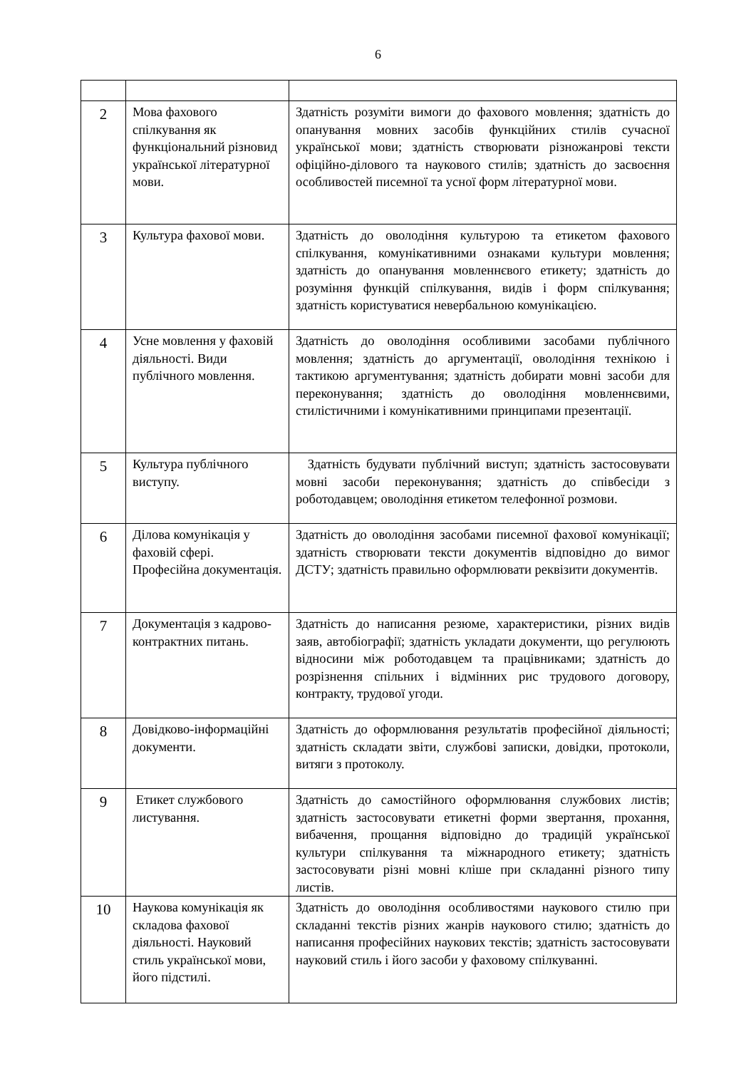6
| 2 | Мова фахового спілкування як функціональний різновид української літературної мови. | Здатність розуміти вимоги до фахового мовлення; здатність до опанування мовних засобів функційних стилів сучасної української мови; здатність створювати різножанрові тексти офіційно-ділового та наукового стилів; здатність до засвоєння особливостей писемної та усної форм літературної мови. |
| 3 | Культура фахової мови. | Здатність до оволодіння культурою та етикетом фахового спілкування, комунікативними ознаками культури мовлення; здатність до опанування мовленнєвого етикету; здатність до розуміння функцій спілкування, видів і форм спілкування; здатність користуватися невербальною комунікацією. |
| 4 | Усне мовлення у фаховій діяльності. Види публічного мовлення. | Здатність до оволодіння особливими засобами публічного мовлення; здатність до аргументації, оволодіння технікою і тактикою аргументування; здатність добирати мовні засоби для переконування; здатність до оволодіння мовленнєвими, стилістичними і комунікативними принципами презентації. |
| 5 | Культура публічного виступу. | Здатність будувати публічний виступ; здатність застосовувати мовні засоби переконування; здатність до співбесіди з роботодавцем; оволодіння етикетом телефонної розмови. |
| 6 | Ділова комунікація у фаховій сфері. Професійна документація. | Здатність до оволодіння засобами писемної фахової комунікації; здатність створювати тексти документів відповідно до вимог ДСТУ; здатність правильно оформлювати реквізити документів. |
| 7 | Документація з кадрово-контрактних питань. | Здатність до написання резюме, характеристики, різних видів заяв, автобіографії; здатність укладати документи, що регулюють відносини між роботодавцем та працівниками; здатність до розрізнення спільних і відмінних рис трудового договору, контракту, трудової угоди. |
| 8 | Довідково-інформаційні документи. | Здатність до оформлювання результатів професійної діяльності; здатність складати звіти, службові записки, довідки, протоколи, витяги з протоколу. |
| 9 | Етикет службового листування. | Здатність до самостійного оформлювання службових листів; здатність застосовувати етикетні форми звертання, прохання, вибачення, прощання відповідно до традицій української культури спілкування та міжнародного етикету; здатність застосовувати різні мовні кліше при складанні різного типу листів. |
| 10 | Наукова комунікація як складова фахової діяльності. Науковий стиль української мови, його підстилі. | Здатність до оволодіння особливостями наукового стилю при складанні текстів різних жанрів наукового стилю; здатність до написання професійних наукових текстів; здатність застосовувати науковий стиль і його засоби у фаховому спілкуванні. |